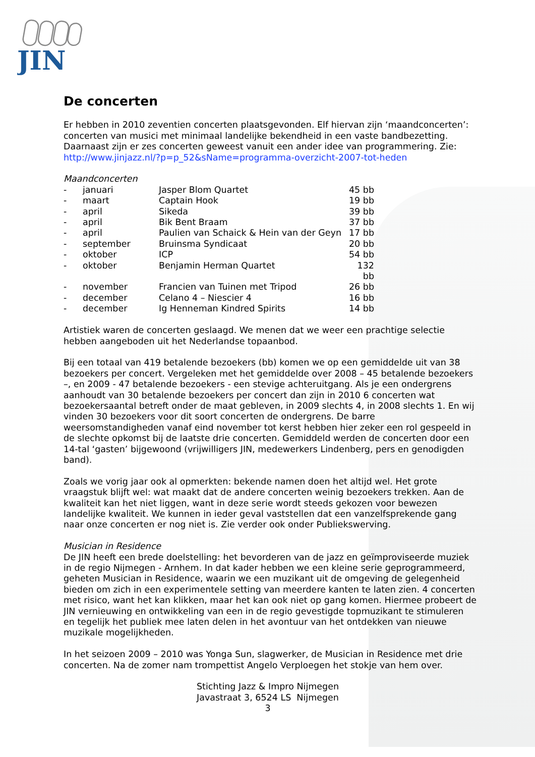JIN
De concerten
Er hebben in 2010 zeventien concerten plaatsgevonden. Elf hiervan zijn ‘maandconcerten’: concerten van musici met minimaal landelijke bekendheid in een vaste bandbezetting. Daarnaast zijn er zes concerten geweest vanuit een ander idee van programmering. Zie: http://www.jinjazz.nl/?p=p_52&sName=programma-overzicht-2007-tot-heden
Maandconcerten
| - | januari | Jasper Blom Quartet | 45 bb |
| - | maart | Captain Hook | 19 bb |
| - | april | Sikeda | 39 bb |
| - | april | Bik Bent Braam | 37 bb |
| - | april | Paulien van Schaick & Hein van der Geyn | 17 bb |
| - | september | Bruinsma Syndicaat | 20 bb |
| - | oktober | ICP | 54 bb |
| - | oktober | Benjamin Herman Quartet | 132 bb |
| - | november | Francien van Tuinen met Tripod | 26 bb |
| - | december | Celano 4 – Niescier 4 | 16 bb |
| - | december | Ig Henneman Kindred Spirits | 14 bb |
Artistiek waren de concerten geslaagd. We menen dat we weer een prachtige selectie hebben aangeboden uit het Nederlandse topaanbod.
Bij een totaal van 419 betalende bezoekers (bb) komen we op een gemiddelde uit van 38 bezoekers per concert. Vergeleken met het gemiddelde over 2008 – 45 betalende bezoekers –, en 2009 - 47 betalende bezoekers - een stevige achteruitgang. Als je een ondergrens aanhoudt van 30 betalende bezoekers per concert dan zijn in 2010 6 concerten wat bezoekersaantal betreft onder de maat gebleven, in 2009 slechts 4, in 2008 slechts 1. En wij vinden 30 bezoekers voor dit soort concerten de ondergrens. De barre weersomstandigheden vanaf eind november tot kerst hebben hier zeker een rol gespeeld in de slechte opkomst bij de laatste drie concerten. Gemiddeld werden de concerten door een 14-tal ‘gasten’ bijgewoond (vrijwilligers JIN, medewerkers Lindenberg, pers en genodigden band).
Zoals we vorig jaar ook al opmerkten: bekende namen doen het altijd wel. Het grote vraagstuk blijft wel: wat maakt dat de andere concerten weinig bezoekers trekken. Aan de kwaliteit kan het niet liggen, want in deze serie wordt steeds gekozen voor bewezen landelijke kwaliteit. We kunnen in ieder geval vaststellen dat een vanzelfsprekende gang naar onze concerten er nog niet is. Zie verder ook onder Publiekswerving.
Musician in Residence
De JIN heeft een brede doelstelling: het bevorderen van de jazz en geïmproviseerde muziek in de regio Nijmegen - Arnhem. In dat kader hebben we een kleine serie geprogrammeerd, geheten Musician in Residence, waarin we een muzikant uit de omgeving de gelegenheid bieden om zich in een experimentele setting van meerdere kanten te laten zien. 4 concerten met risico, want het kan klikken, maar het kan ook niet op gang komen. Hiermee probeert de JIN vernieuwing en ontwikkeling van een in de regio gevestigde topmuzikant te stimuleren en tegelijk het publiek mee laten delen in het avontuur van het ontdekken van nieuwe muzikale mogelijkheden.
In het seizoen 2009 – 2010 was Yonga Sun, slagwerker, de Musician in Residence met drie concerten. Na de zomer nam trompettist Angelo Verploegen het stokje van hem over.
Stichting Jazz & Impro Nijmegen
Javastraat 3, 6524 LS Nijmegen
3